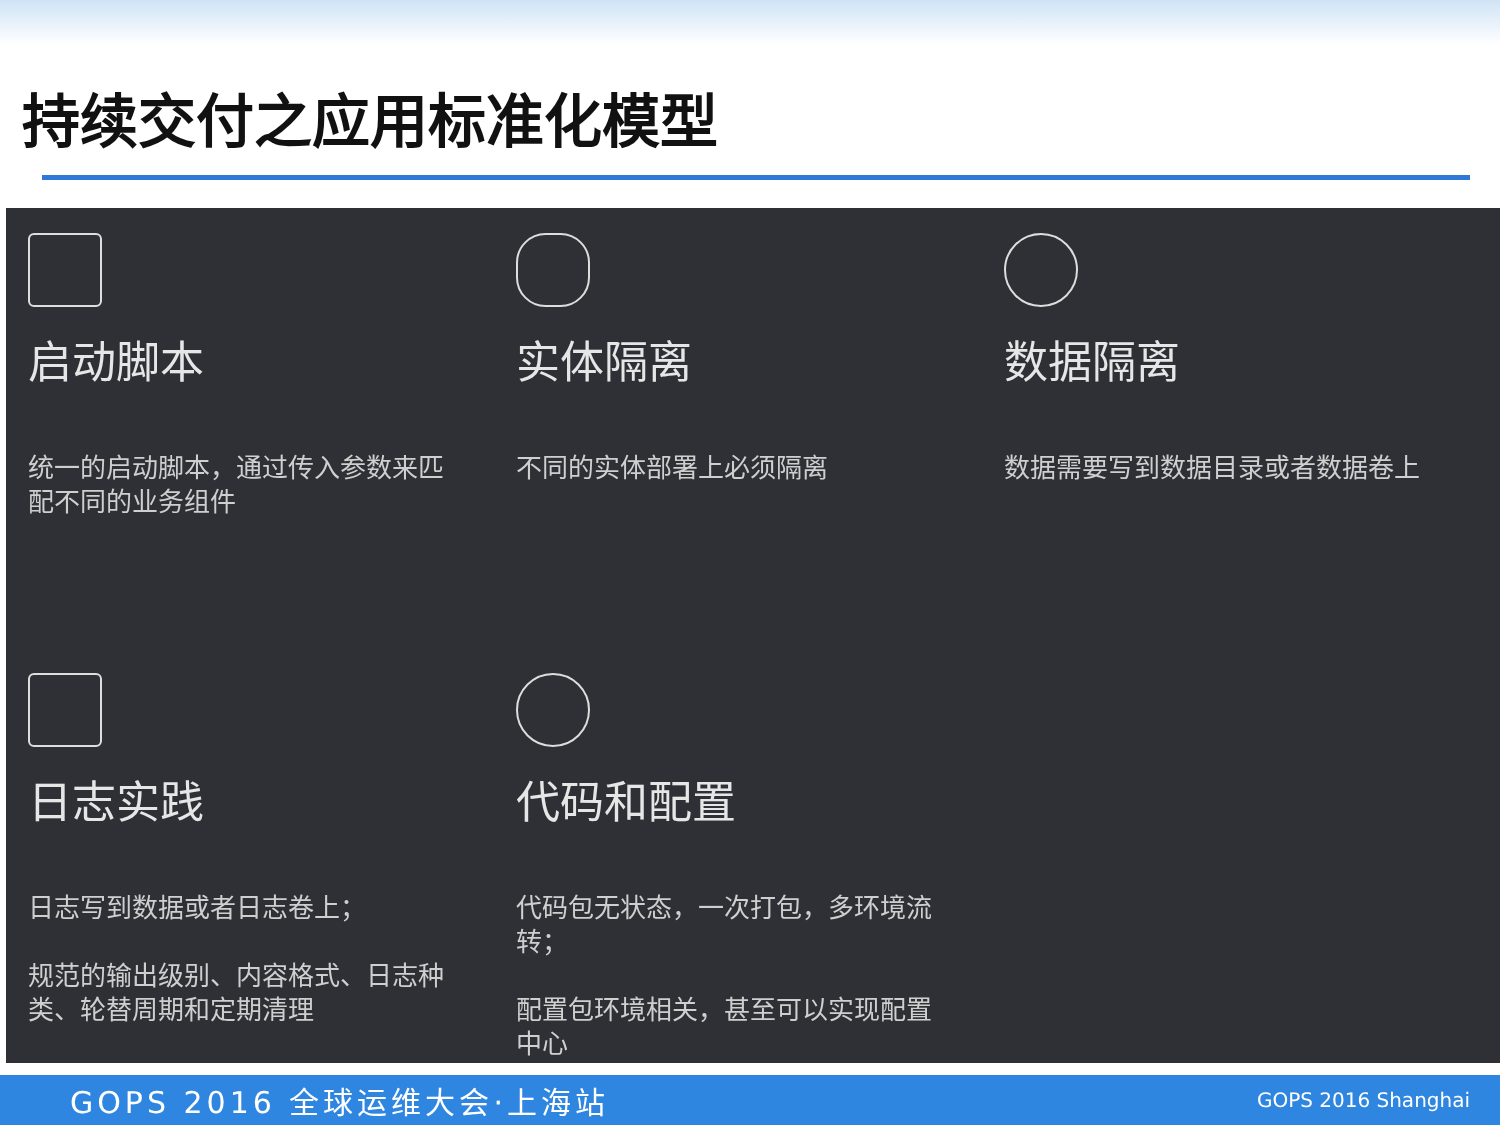持续交付之应用标准化模型
启动脚本
统一的启动脚本，通过传入参数来匹配不同的业务组件
实体隔离
不同的实体部署上必须隔离
数据隔离
数据需要写到数据目录或者数据卷上
日志实践
日志写到数据或者日志卷上；
规范的输出级别、内容格式、日志种类、轮替周期和定期清理
代码和配置
代码包无状态，一次打包，多环境流转；
配置包环境相关，甚至可以实现配置中心
GOPS 2016 全球运维大会·上海站 GOPS 2016 Shanghai